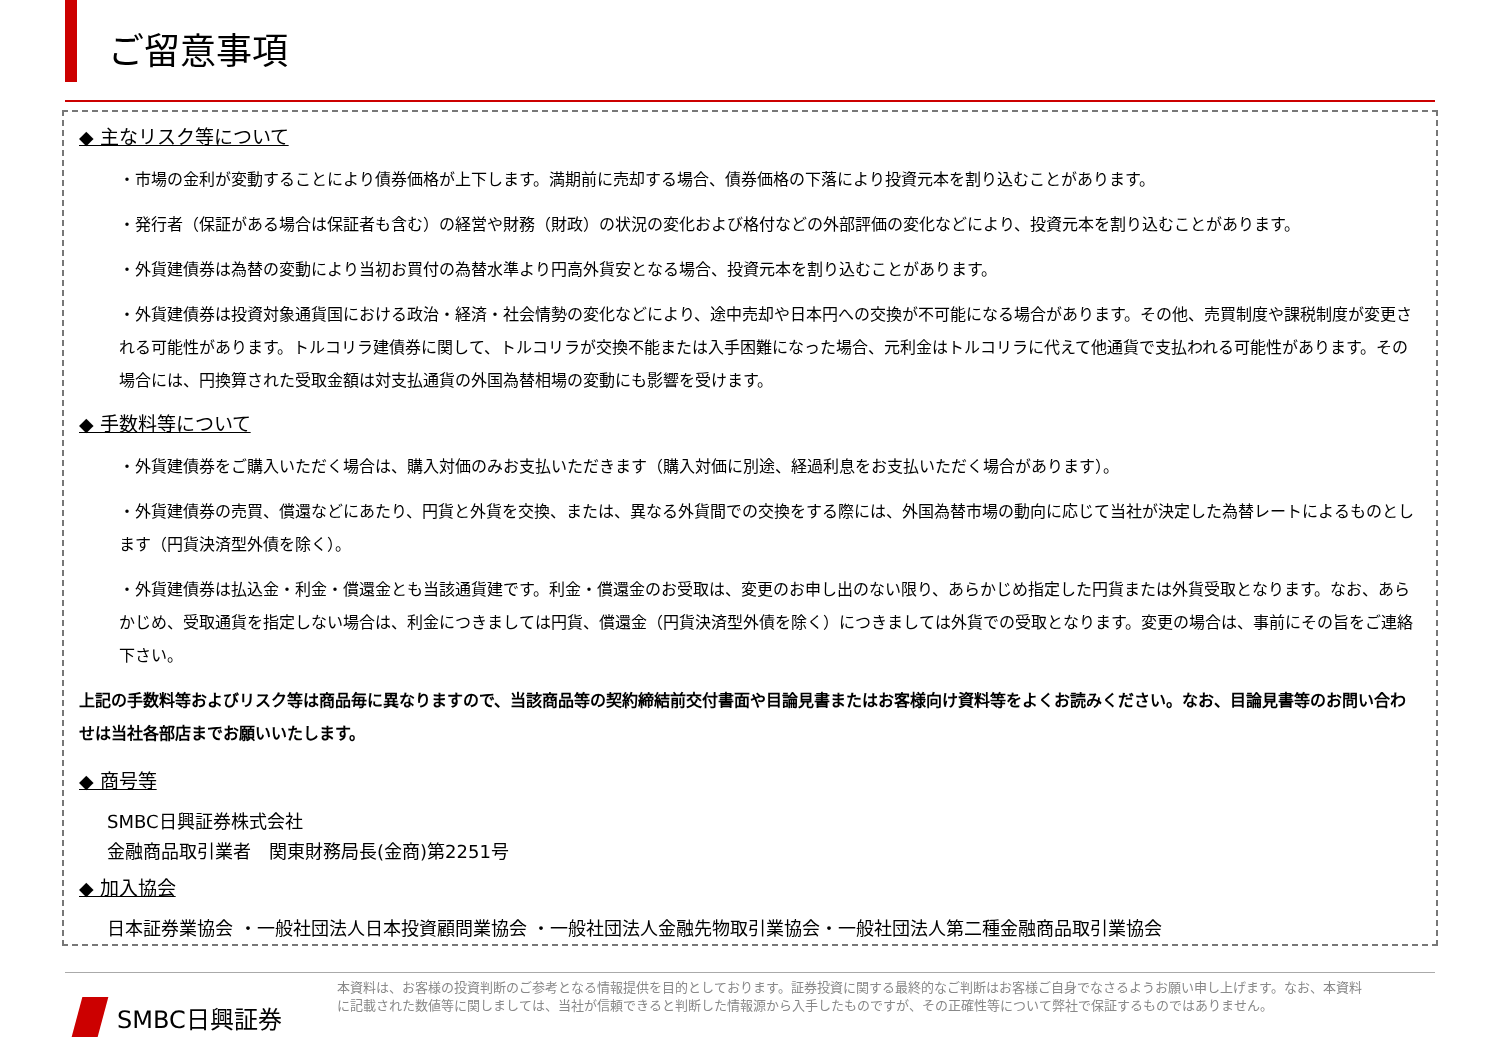ご留意事項
◆ 主なリスク等について
・市場の金利が変動することにより債券価格が上下します。満期前に売却する場合、債券価格の下落により投資元本を割り込むことがあります。
・発行者（保証がある場合は保証者も含む）の経営や財務（財政）の状況の変化および格付などの外部評価の変化などにより、投資元本を割り込むことがあります。
・外貨建債券は為替の変動により当初お買付の為替水準より円高外貨安となる場合、投資元本を割り込むことがあります。
・外貨建債券は投資対象通貨国における政治・経済・社会情勢の変化などにより、途中売却や日本円への交換が不可能になる場合があります。その他、売買制度や課税制度が変更される可能性があります。トルコリラ建債券に関して、トルコリラが交換不能または入手困難になった場合、元利金はトルコリラに代えて他通貨で支払われる可能性があります。その場合には、円換算された受取金額は対支払通貨の外国為替相場の変動にも影響を受けます。
◆ 手数料等について
・外貨建債券をご購入いただく場合は、購入対価のみお支払いただきます（購入対価に別途、経過利息をお支払いただく場合があります）。
・外貨建債券の売買、償還などにあたり、円貨と外貨を交換、または、異なる外貨間での交換をする際には、外国為替市場の動向に応じて当社が決定した為替レートによるものとします（円貨決済型外債を除く）。
・外貨建債券は払込金・利金・償還金とも当該通貨建です。利金・償還金のお受取は、変更のお申し出のない限り、あらかじめ指定した円貨または外貨受取となります。なお、あらかじめ、受取通貨を指定しない場合は、利金につきましては円貨、償還金（円貨決済型外債を除く）につきましては外貨での受取となります。変更の場合は、事前にその旨をご連絡下さい。
上記の手数料等およびリスク等は商品毎に異なりますので、当該商品等の契約締結前交付書面や目論見書またはお客様向け資料等をよくお読みください。なお、目論見書等のお問い合わせは当社各部店までお願いいたします。
◆ 商号等
SMBC日興証券株式会社
金融商品取引業者　関東財務局長(金商)第2251号
◆ 加入協会
日本証券業協会 ・一般社団法人日本投資顧問業協会 ・一般社団法人金融先物取引業協会・一般社団法人第二種金融商品取引業協会
SMBC日興証券
本資料は、お客様の投資判断のご参考となる情報提供を目的としております。証券投資に関する最終的なご判断はお客様ご自身でなさるようお願い申し上げます。なお、本資料に記載された数値等に関しましては、当社が信頼できると判断した情報源から入手したものですが、その正確性等について弊社で保証するものではありません。